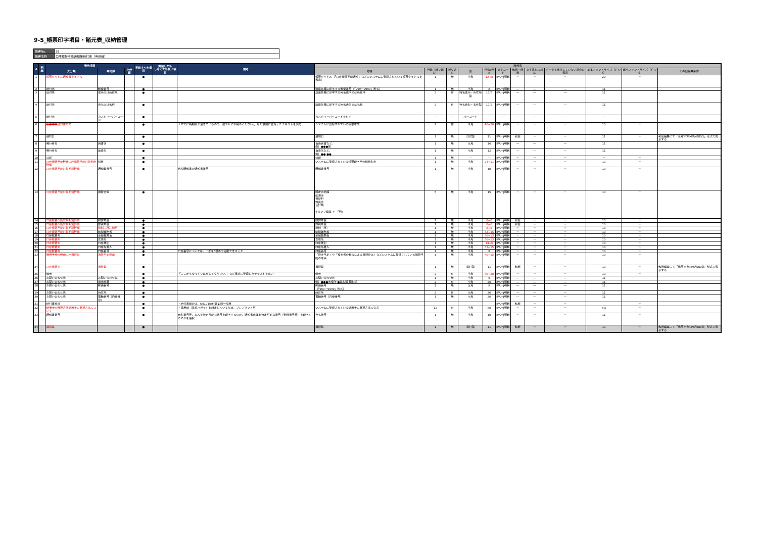9-5_帳票印字項目・諸元表_収納管理
| 帳票No. | 38 |
| 帳票名称 | 口座振替不能通知兼納付書（専用紙） |
| # | 明細 | 表示項目 | | | 実装すべき項目 | 実装しても しなくても良い項目 | 備考 | 諸元表 | | | | | | | | | | | |
| --- | --- | --- | --- | --- | --- | --- | --- | --- | --- | --- | --- | --- | --- | --- | --- | --- | --- | --- | --- |
| | | 大分類 | 中分類 | 小分類 | | | | 内容 | 行数（繰り返し） | 折り返し | 型 | 桁数/行※ | 文字コード | 和暦・西暦 | 文字溢れの対応 | データを保持していない場合の表示 | 基本フォントサイズ（ﾎﾟｲﾝﾄ） | 最小フォントサイズ（ﾎﾟｲﾝﾄ） | その他編集条件 |
| 1 | | 帳票タイトル 通知書タイトル | | | ● | | | 帳票タイトル（「口座振替不能通知」などのシステムに登録されている帳票タイトルを表示） | 1 | 無 | 全角 | 12→8 | IPAmj明朝 | － | － | － | 20 | － | |
| 2 | | 送付先 | 郵便番号 | | ● | | | 送達先欄に印字する郵便番号（「999－9999」形式） | 1 | 無 | 半角 | 8 | IPAmj明朝 | ― | ― | ― | 11 | | |
| 3 | | 送付先 | 住所又は所在地 | | ● | | | 送達先欄に印字する宛名住所又は所在地 | 3 | 有 | 宛名住所・所在地型 | 17/3 | IPAmj明朝 | ― | ― | ― | 11 | | |
| 4 | | 送付先 | 氏名又は名称 | | ● | | | 送達先欄に印字する宛名氏名又は名称 | 2 | 有 | 宛名氏名・名称型 | 17/2 | IPAmj明朝 | ― | ― | ― | 11 | | |
| 5 | | 送付先 | カスタマーバーコード | | ● | | | カスタマーバーコードを付す | ― | ― | バーコード | ― | ― | ― | ― | ― | ― | | |
| 6 | | 帳票本文 通知書本文 | | | ● | | 「すでに納期限が過ぎているので、速やかにお納めください。」など事前に登録したテキストを出力 | システムに登録されている帳票本文 | 2 | 有 | 半角 | 40→20 | IPAmj明朝 | － | － | － | 10 | － | |
| 7 | | 通知日 | | | ● | | | 通知日 | 1 | 無 | 日付型 | 11 | IPAmj明朝 | 和暦 | － | － | 11 | － | 和暦編集にて「元号YY年MM月DD日」形式で表示する |
| 8 | | 発行者名 | 肩書き | | ● | | | 首長肩書など。 例）●●●長 | 1 | 無 | 全角 | 16 | IPAmj明朝 | ― | ― | ― | 11 | | |
| 9 | | 発行者名 | 首長名 | | ● | | | 首長名など。 例）●● ●● | 1 | 無 | 全角 | 12 | IPAmj明朝 | ― | ― | ― | 11 | | |
| 10 | | 公印 | | | ● | | | 公印 | 1 | 無 | ― | ― | IPAmj明朝 | － | － | － | － | － | |
| 11 | | 口座振替不能詳細 口座振替不能対象期別詳細 | 税目 | | ● | | | システムに登録されている帳票印字用の税目名称 | 1 | 無 | 半角 | 24→11 | IPAmj明朝 | － | － | － | 10 | － | |
| 12 | | 口座振替不能対象期別詳細 | 通知書番号 | | ● | | 納税通知書の通知書番号 | 通知書番号 | 1 | 無 | 半角 | 10 | IPAmj明朝 | － | － | － | 10 | － | |
| 13 | | 口座振替不能対象期別詳細 | 振替金額 | | ● | | | 調定未納額 延滞金 督促料 報奨金 合計額 ※カンマ編集 ＋ 「円」 | 5 | 無 | 半角 | 15 | IPAmj明朝 | － | － | － | 10 | － | |
| 14 | | 口座振替不能対象期別詳細 | 賦課年度 | | ● | | | 賦課年度 | 1 | 無 | 半角 | 8→6 | IPAmj明朝 | 和暦 | － | － | 10 | － | |
| 15 | | 口座振替不能対象期別詳細 | 課税年度 | | ● | | | 課税年度 | 1 | 無 | 半角 | 8→6 | IPAmj明朝 | 和暦 | － | － | 10 | － | |
| 16 | | 口座振替不能対象期別詳細 | 期別（月） 期月 | | ● | | | 期別（月） | 1 | 無 | 半角 | 8→5 | IPAmj明朝 | － | － | － | 10 | － | |
| 17 | | 口座振替不能対象期別詳細 | 納税義務者 | | ● | | | 納税義務者 | 1 | 無 | 半角 | 42→15 | IPAmj明朝 | － | － | － | 10 | － | |
| 18 | | 口座振替先 | 金融機関名 | | ● | | | 金融機関名 | 1 | 無 | 半角 | 30→13 | IPAmj明朝 | － | － | － | 10 | － | |
| 19 | | 口座振替先 | 支店名 | | ● | | | 支店名 | 1 | 無 | 半角 | 30→13 | IPAmj明朝 | － | － | － | 10 | － | |
| 20 | | 口座振替先 | 口座種別 | | ● | | | 口座種別 | 1 | 無 | 半角 | 14→6 | IPAmj明朝 | － | － | － | 10 | － | |
| 21 | | 口座振替先 | 口座名義人 | | ● | | | 口座名義人 | 1 | 無 | 半角 | 33→15 | IPAmj明朝 | － | － | － | 10 | － | |
| 22 | | 口座振替先 | 口座番号 | | ● | | 口座番号については、一部を*埋めで秘匿できること | 口座番号 | 1 | 無 | 半角 | 8 | IPAmj明朝 | － | － | － | 10 | － | |
| 23 | | 振替不能の理由 口座振替先 | 振替不能理由 | | ● | | | 「資金不足」や「預金者の都合による振替停止」などシステムに登録されている振替不能の理由 | 1 | 無 | 半角 | 40→15 | IPAmj明朝 | － | － | － | 10 | － | |
| 24 | | 口座振替先 | 振替日 | | ● | | | 振替日 | 1 | 無 | 日付型 | 11 | IPAmj明朝 | 和暦 | － | － | 10 | － | 和暦編集にて「元号YY年MM月DD日」形式で表示する |
| 25 | | 備考 | | | ● | | 「ここからゆっくりはがしてください。」など事前に登録したテキストを出力 | 備考 | 2 | 有 | 半角 | 40→20 | IPAmj明朝 | － | － | － | 10 | － | |
| 26 | | お問い合わせ先 | お問い合わせ先 | | ● | | | お問い合わせ先 | 1 | 無 | 全角 | 9 | IPAmj明朝 | ― | ― | ― | 11 | | |
| 27 | | お問い合わせ先 | 担当部署 | | ● | | | 例）●●●市役所 ●民税課 課税係 | 2 | 有 | 全角 | 26 | IPAmj明朝 | ― | ― | ― | 11 | | |
| 28 | | お問い合わせ先 | 郵便番号 | | ● | | | 郵便番号 （「999－9999」形式） | 1 | 無 | 全角 | 8 | IPAmj明朝 | ― | ― | ― | 11 | | |
| 29 | | お問い合わせ先 | 所在地 | | ● | | | 所在地 | 2 | 有 | 全角 | 26 | IPAmj明朝 | ― | ― | ― | 11 | | |
| 30 | | お問い合わせ先 | 電話番号（内線番号） | | ● | | | 電話番号（内線番号） | 1 | 無 | 全角 | 26 | IPAmj明朝 | ― | ― | ― | 11 | | |
| 31 | | 納付書部分 | | | ● | | ・納付書部分は、No101納付書と同一項目 | | | | | | IPAmj明朝 | 和暦 | － | － | | － | |
| 32 | | 延滞金の計算方法 延滞金の計算方法について | | | ● | | ・専用紙（圧着ハガキ）を想定しているため、プレプリント可 | システムに登録されている延滞金の計算方法の文言 | 12 | 有 | 半角 | 80 | IPAmj明朝 | － | － | － | 6.5 | － | |
| 33 | | 通知書番号 | | | ● | | 宛名番号等、本人を特定可能な番号を印字するのか、通知書自体を特定可能な番号（整理番号等）を印字するのかを選択 | 宛名番号 | 1 | 無 | 半角 | 10 | IPAmj明朝 | － | － | － | 11 | － | |
| 34 | | 振替日 | | | ● | | | 振替日 | 1 | 無 | 日付型 | 11 | IPAmj明朝 | 和暦 | － | － | 10 | － | 和暦編集にて「元号YY年MM月DD日」形式で表示する |